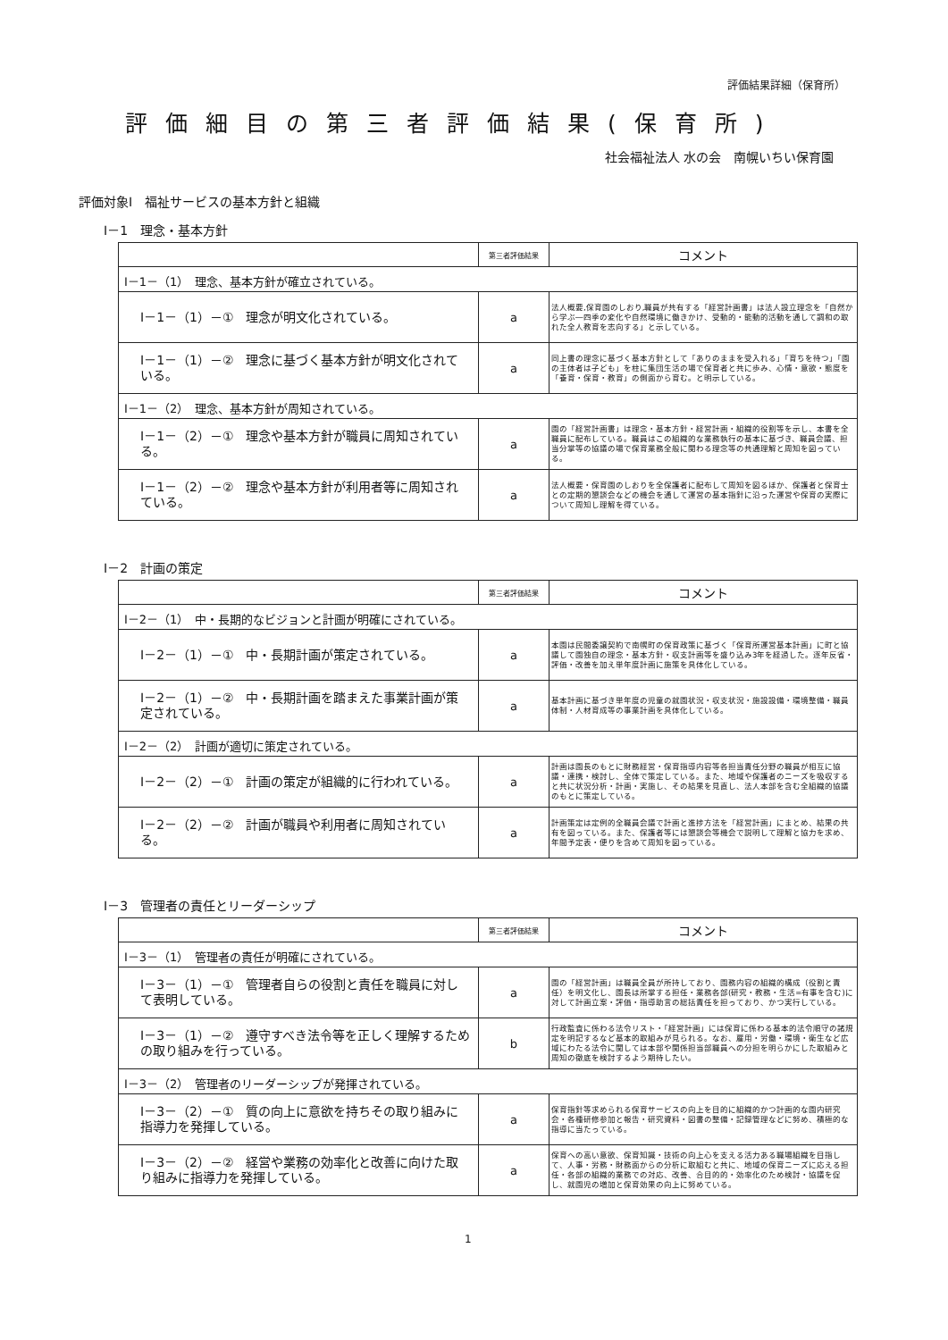評価結果詳細（保育所）
評価細目の第三者評価結果(保育所)
社会福祉法人 水の会　南幌いちい保育園
評価対象Ⅰ　福祉サービスの基本方針と組織
Ⅰ－1　理念・基本方針
| | 第三者評価結果 | コメント |
| --- | --- | --- |
| Ⅰ－1－（1） 理念、基本方針が確立されている。 | | |
| Ⅰ－1－（1）－① 理念が明文化されている。 | a | 法人概要,保育園のしおり,職員が共有する「経営計画書」は法人設立理念を「自然から学ぶ―四季の変化や自然環境に働きかけ、受動的・能動的活動を通して調和の取れた全人教育を志向する」と示している。 |
| Ⅰ－1－（1）－② 理念に基づく基本方針が明文化されている。 | a | 同上書の理念に基づく基本方針として「ありのままを受入れる」「育ちを待つ」「園の主体者は子ども」を柱に集団生活の場で保育者と共に歩み、心情・意欲・態度を「養育・保育・教育」の側面から育む。と明示している。 |
| Ⅰ－1－（2） 理念、基本方針が周知されている。 | | |
| Ⅰ－1－（2）－① 理念や基本方針が職員に周知されている。 | a | 園の「経営計画書」は理念・基本方針・経営計画・組織的役割等を示し、本書を全職員に配布している。職員はこの組織的な業務執行の基本に基づき、職員会議、担当分掌等の協議の場で保育業務全般に関わる理念等の共通理解と周知を図っている。 |
| Ⅰ－1－（2）－② 理念や基本方針が利用者等に周知されている。 | a | 法人概要・保育園のしおりを全保護者に配布して周知を図るほか、保護者と保育士との定期的懇談会などの機会を通して運営の基本指針に沿った運営や保育の実際について周知し理解を得ている。 |
Ⅰ－2　計画の策定
| | 第三者評価結果 | コメント |
| --- | --- | --- |
| Ⅰ－2－（1） 中・長期的なビジョンと計画が明確にされている。 | | |
| Ⅰ－2－（1）－① 中・長期計画が策定されている。 | a | 本園は民間委譲契約で南幌町の保育政策に基づく「保育所運営基本計画」に町と協議して園独自の理念・基本方針・収支計画等を盛り込み3年を経過した。逐年反省・評価・改善を加え単年度計画に施策を具体化している。 |
| Ⅰ－2－（1）－② 中・長期計画を踏まえた事業計画が策定されている。 | a | 基本計画に基づき単年度の児童の就園状況・収支状況・施設設備・環境整備・職員体制・人材育成等の事業計画を具体化している。 |
| Ⅰ－2－（2） 計画が適切に策定されている。 | | |
| Ⅰ－2－（2）－① 計画の策定が組織的に行われている。 | a | 計画は園長のもとに財務経営・保育指導内容等各担当責任分野の職員が相互に協議・連携・検討し、全体で策定している。また、地域や保護者のニーズを吸収すると共に状況分析・計画・実施し、その結果を見直し、法人本部を含む全組織的協議のもとに策定している。 |
| Ⅰ－2－（2）－② 計画が職員や利用者に周知されている。 | a | 計画策定は定例的全職員会議で計画と進捗方法を「経営計画」にまとめ、結果の共有を図っている。また、保護者等には懇談会等機会で説明して理解と協力を求め、年間予定表・便りを含めて周知を図っている。 |
Ⅰ－3　管理者の責任とリーダーシップ
| | 第三者評価結果 | コメント |
| --- | --- | --- |
| Ⅰ－3－（1） 管理者の責任が明確にされている。 | | |
| Ⅰ－3－（1）－① 管理者自らの役割と責任を職員に対して表明している。 | a | 園の「経営計画」は職員全員が所持しており、園務内容の組織的構成（役割と責任）を明文化し、園長は所掌する担任・業務各部(研究・教務・生活=有事を含む)に対して計画立案・評価・指導助言の総括責任を担っており、かつ実行している。 |
| Ⅰ－3－（1）－② 遵守すべき法令等を正しく理解するための取り組みを行っている。 | b | 行政監査に係わる法令リスト・「経営計画」には保育に係わる基本的法令順守の諸規定を明記するなど基本的取組みが見られる。なお、雇用・労働・環境・衛生など広域にわたる法令に関しては本部や関係担当部職員への分担を明らかにした取組みと周知の徹底を検討するよう期待したい。 |
| Ⅰ－3－（2） 管理者のリーダーシップが発揮されている。 | | |
| Ⅰ－3－（2）－① 質の向上に意欲を持ちその取り組みに指導力を発揮している。 | a | 保育指針等求められる保育サービスの向上を目的に組織的かつ計画的な園内研究会・各種研修参加と報告・研究資料・図書の整備・記録管理などに努め、積極的な指導に当たっている。 |
| Ⅰ－3－（2）－② 経営や業務の効率化と改善に向けた取り組みに指導力を発揮している。 | a | 保育への高い意欲、保育知識・技術の向上心を支える活力ある職場組織を目指して、人事・労務・財務面からの分析に取組むと共に、地域の保育ニーズに応える担任・各部の組織的業務での対応、改善、合目的的・効率化のため検討・協議を促し、就園児の増加と保育効果の向上に努めている。 |
1